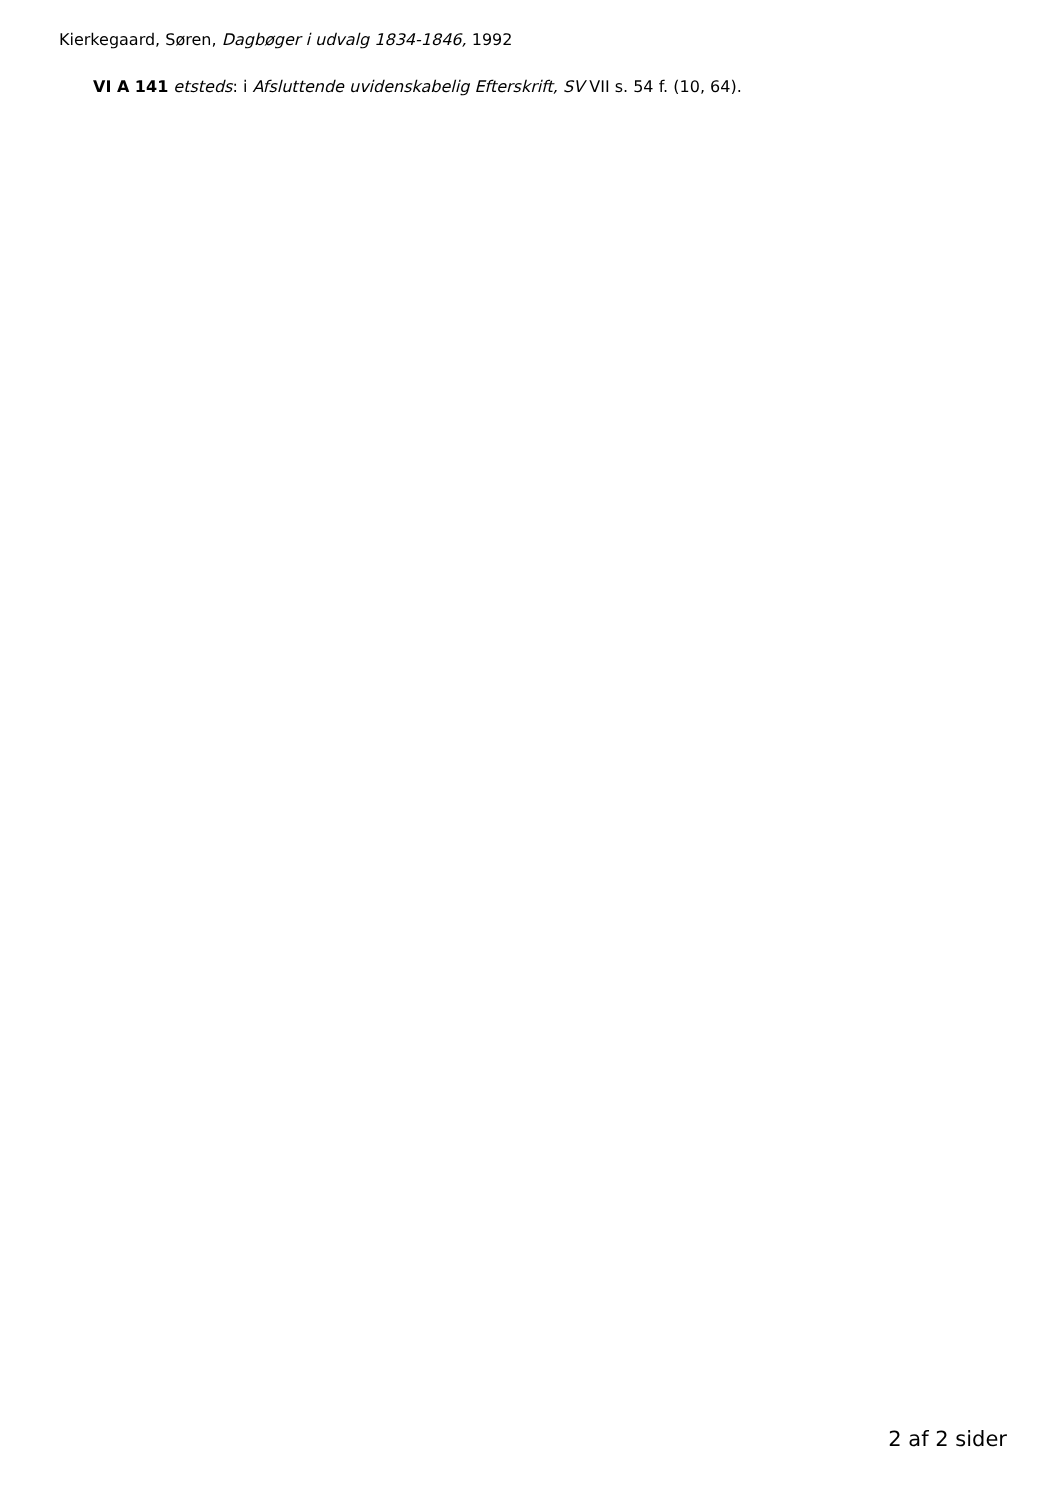Kierkegaard, Søren, Dagbøger i udvalg 1834-1846, 1992
VI A 141 etsteds: i Afsluttende uvidenskabelig Efterskrift, SV VII s. 54 f. (10, 64).
2 af 2 sider